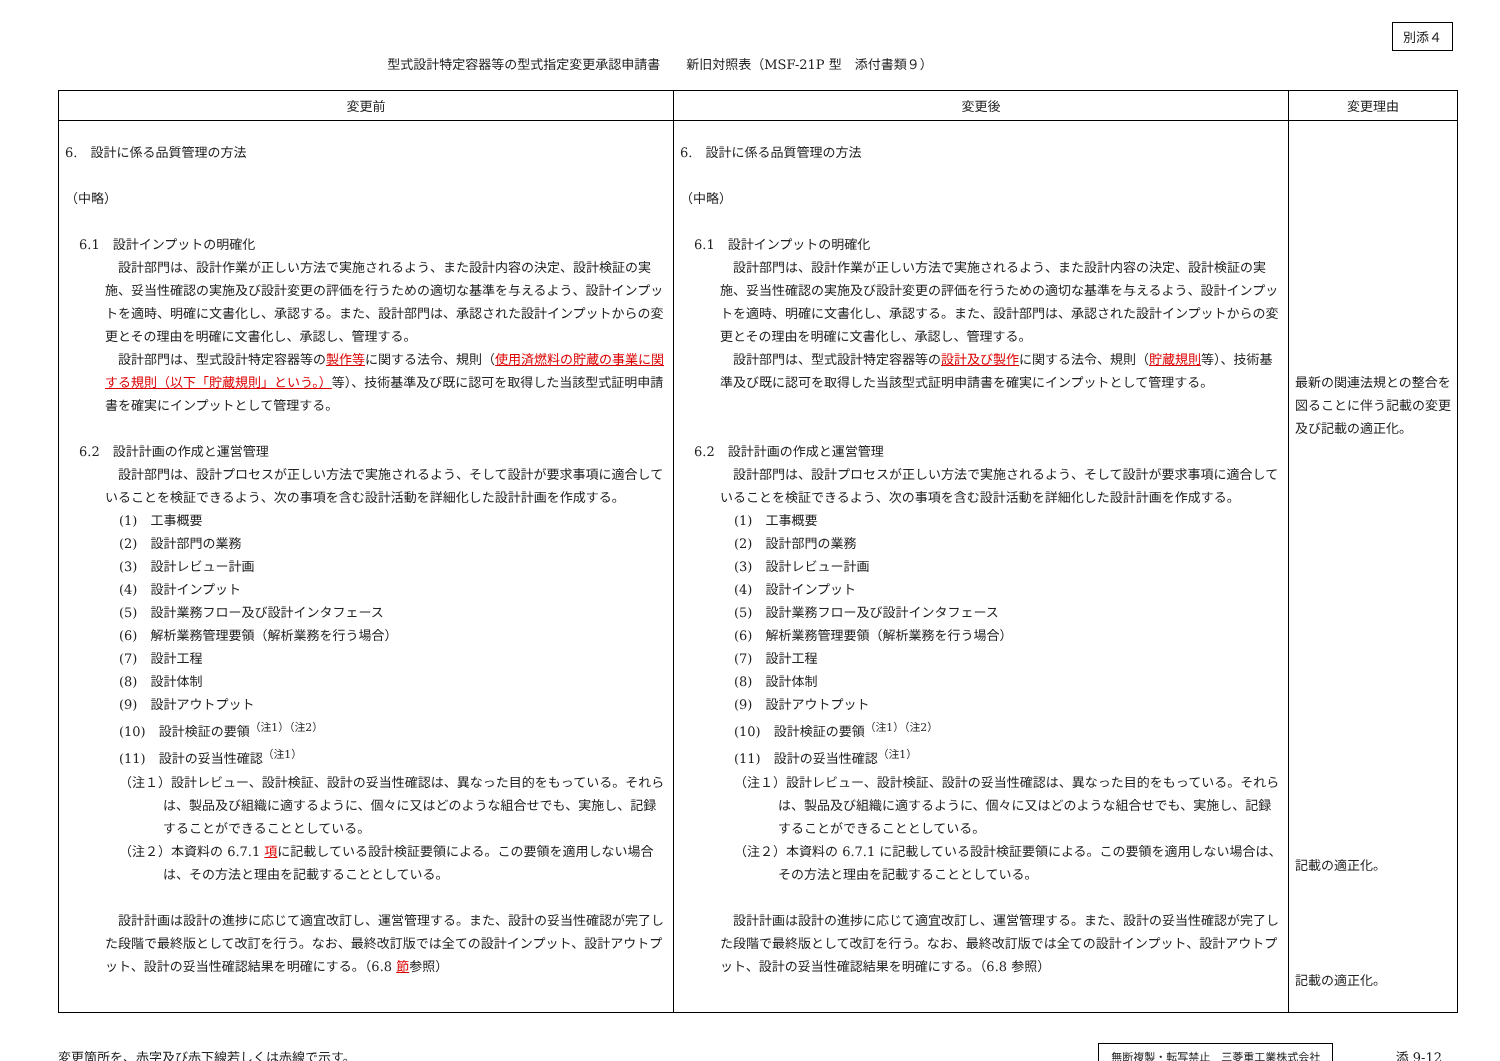別添４
型式設計特定容器等の型式指定変更承認申請書　　新旧対照表（MSF-21P 型　添付書類９）
| 変更前 | 変更後 | 変更理由 |
| --- | --- | --- |
| 6. 設計に係る品質管理の方法 （中略） 6.1 設計インプットの明確化 設計部門は、設計作業が正しい方法で実施されるよう、また設計内容の決定、設計検証の実施、妥当性確認の実施及び設計変更の評価を行うための適切な基準を与えるよう、設計インプットを適時、明確に文書化し、承認する。また、設計部門は、承認された設計インプットからの変更とその理由を明確に文書化し、承認し、管理する。 設計部門は、型式設計特定容器等の 製作等 に関する法令、規則（ 使用済燃料の貯蔵の事業に関する規則（以下「貯蔵規則」という。） 等）、技術基準及び既に認可を取得した当該型式証明申請書を確実にインプットとして管理する。 6.2 設計計画の作成と運営管理 設計部門は、設計プロセスが正しい方法で実施されるよう、そして設計が要求事項に適合していることを検証できるよう、次の事項を含む設計活動を詳細化した設計計画を作成する。 (1) 工事概要 (2) 設計部門の業務 (3) 設計レビュー計画 (4) 設計インプット (5) 設計業務フロー及び設計インタフェース (6) 解析業務管理要領（解析業務を行う場合） (7) 設計工程 (8) 設計体制 (9) 設計アウトプット (10) 設計検証の要領<sup>（注1）（注2）</sup> (11) 設計の妥当性確認<sup>（注1）</sup> （注１）設計レビュー、設計検証、設計の妥当性確認は、異なった目的をもっている。それらは、製品及び組織に適するように、個々に又はどのような組合せでも、実施し、記録することができることとしている。 （注２）本資料の 6.7.1 項 に記載している設計検証要領による。この要領を適用しない場合は、その方法と理由を記載することとしている。 設計計画は設計の進捗に応じて適宜改訂し、運営管理する。また、設計の妥当性確認が完了した段階で最終版として改訂を行う。なお、最終改訂版では全ての設計インプット、設計アウトプット、設計の妥当性確認結果を明確にする。（6.8 節 参照） | 6. 設計に係る品質管理の方法 （中略） 6.1 設計インプットの明確化 設計部門は、設計作業が正しい方法で実施されるよう、また設計内容の決定、設計検証の実施、妥当性確認の実施及び設計変更の評価を行うための適切な基準を与えるよう、設計インプットを適時、明確に文書化し、承認する。また、設計部門は、承認された設計インプットからの変更とその理由を明確に文書化し、承認し、管理する。 設計部門は、型式設計特定容器等の 設計及び製作 に関する法令、規則（ 貯蔵規則 等）、技術基準及び既に認可を取得した当該型式証明申請書を確実にインプットとして管理する。 6.2 設計計画の作成と運営管理 設計部門は、設計プロセスが正しい方法で実施されるよう、そして設計が要求事項に適合していることを検証できるよう、次の事項を含む設計活動を詳細化した設計計画を作成する。 (1) 工事概要 (2) 設計部門の業務 (3) 設計レビュー計画 (4) 設計インプット (5) 設計業務フロー及び設計インタフェース (6) 解析業務管理要領（解析業務を行う場合） (7) 設計工程 (8) 設計体制 (9) 設計アウトプット (10) 設計検証の要領<sup>（注1）（注2）</sup> (11) 設計の妥当性確認<sup>（注1）</sup> （注１）設計レビュー、設計検証、設計の妥当性確認は、異なった目的をもっている。それらは、製品及び組織に適するように、個々に又はどのような組合せでも、実施し、記録することができることとしている。 （注２）本資料の 6.7.1 に記載している設計検証要領による。この要領を適用しない場合は、その方法と理由を記載することとしている。 設計計画は設計の進捗に応じて適宜改訂し、運営管理する。また、設計の妥当性確認が完了した段階で最終版として改訂を行う。なお、最終改訂版では全ての設計インプット、設計アウトプット、設計の妥当性確認結果を明確にする。（6.8 参照） | 最新の関連法規との整合を図ることに伴う記載の変更及び記載の適正化。 記載の適正化。 記載の適正化。 |
変更箇所を、赤字及び赤下線若しくは赤線で示す。 無断複製・転写禁止　三菱重工業株式会社 添 9-12